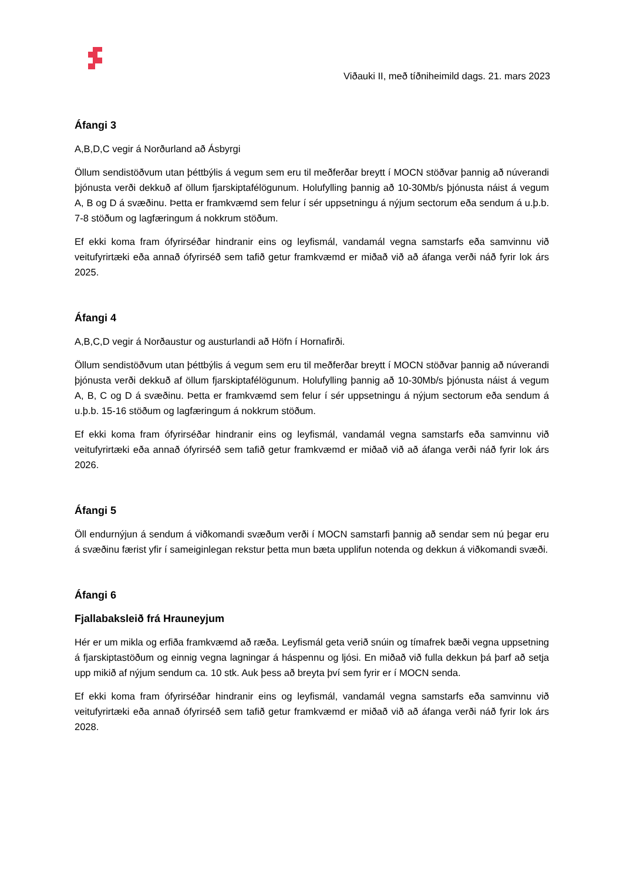Viðauki II, með tíðniheimild dags. 21. mars 2023
Áfangi 3
A,B,D,C vegir á Norðurland að Ásbyrgi
Öllum sendistöðvum utan þéttbýlis á vegum sem eru til meðferðar breytt í MOCN stöðvar þannig að núverandi þjónusta verði dekkuð af öllum fjarskiptafélögunum. Holufylling þannig að 10-30Mb/s þjónusta náist á vegum A, B og D á svæðinu. Þetta er framkvæmd sem felur í sér uppsetningu á nýjum sectorum eða sendum á u.þ.b. 7-8 stöðum og lagfæringum á nokkrum stöðum.
Ef ekki koma fram ófyrirséðar hindranir eins og leyfismál, vandamál vegna samstarfs eða samvinnu við veitufyrirtæki eða annað ófyrirséð sem tafið getur framkvæmd er miðað við að áfanga verði náð fyrir lok árs 2025.
Áfangi 4
A,B,C,D vegir á Norðaustur og austurlandi að Höfn í Hornafirði.
Öllum sendistöðvum utan þéttbýlis á vegum sem eru til meðferðar breytt í MOCN stöðvar þannig að núverandi þjónusta verði dekkuð af öllum fjarskiptafélögunum. Holufylling þannig að 10-30Mb/s þjónusta náist á vegum A, B, C og D á svæðinu. Þetta er framkvæmd sem felur í sér uppsetningu á nýjum sectorum eða sendum á u.þ.b. 15-16 stöðum og lagfæringum á nokkrum stöðum.
Ef ekki koma fram ófyrirséðar hindranir eins og leyfismál, vandamál vegna samstarfs eða samvinnu við veitufyrirtæki eða annað ófyrirséð sem tafið getur framkvæmd er miðað við að áfanga verði náð fyrir lok árs 2026.
Áfangi 5
Öll endurnýjun á sendum á viðkomandi svæðum verði í MOCN samstarfi þannig að sendar sem nú þegar eru á svæðinu færist yfir í sameiginlegan rekstur þetta mun bæta upplifun notenda og dekkun á viðkomandi svæði.
Áfangi 6
Fjallabaksleið frá Hrauneyjum
Hér er um mikla og erfiða framkvæmd að ræða. Leyfismál geta verið snúin og tímafrek bæði vegna uppsetning á fjarskiptastöðum og einnig vegna lagningar á háspennu og ljósi. En miðað við fulla dekkun þá þarf að setja upp mikið af nýjum sendum ca. 10 stk. Auk þess að breyta því sem fyrir er í MOCN senda.
Ef ekki koma fram ófyrirséðar hindranir eins og leyfismál, vandamál vegna samstarfs eða samvinnu við veitufyrirtæki eða annað ófyrirséð sem tafið getur framkvæmd er miðað við að áfanga verði náð fyrir lok árs 2028.